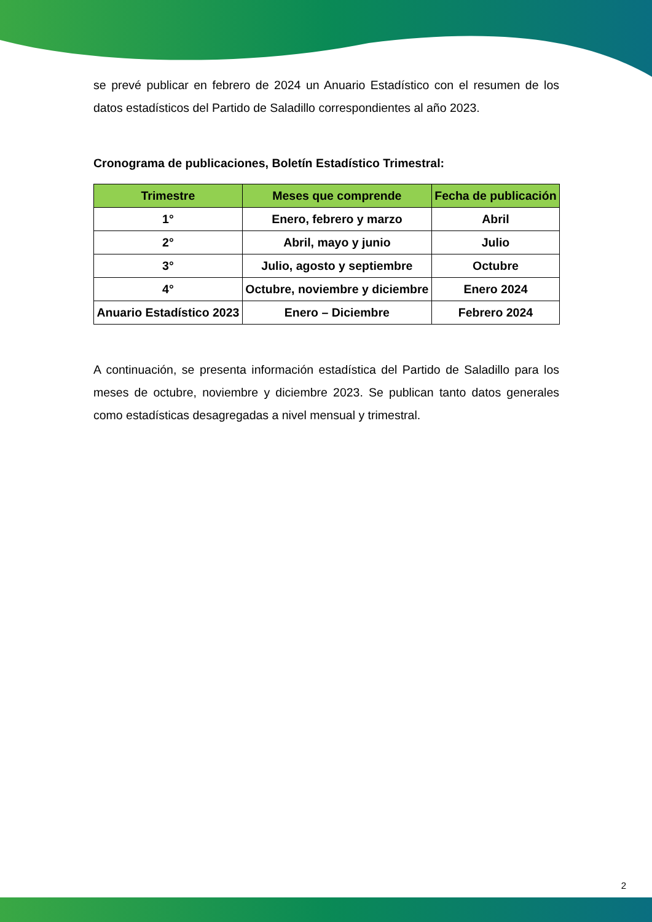se prevé publicar en febrero de 2024 un Anuario Estadístico con el resumen de los datos estadísticos del Partido de Saladillo correspondientes al año 2023.
Cronograma de publicaciones, Boletín Estadístico Trimestral:
| Trimestre | Meses que comprende | Fecha de publicación |
| --- | --- | --- |
| 1° | Enero, febrero y marzo | Abril |
| 2° | Abril, mayo y junio | Julio |
| 3° | Julio, agosto y septiembre | Octubre |
| 4° | Octubre, noviembre y diciembre | Enero 2024 |
| Anuario Estadístico 2023 | Enero – Diciembre | Febrero 2024 |
A continuación, se presenta información estadística del Partido de Saladillo para los meses de octubre, noviembre y diciembre 2023. Se publican tanto datos generales como estadísticas desagregadas a nivel mensual y trimestral.
2